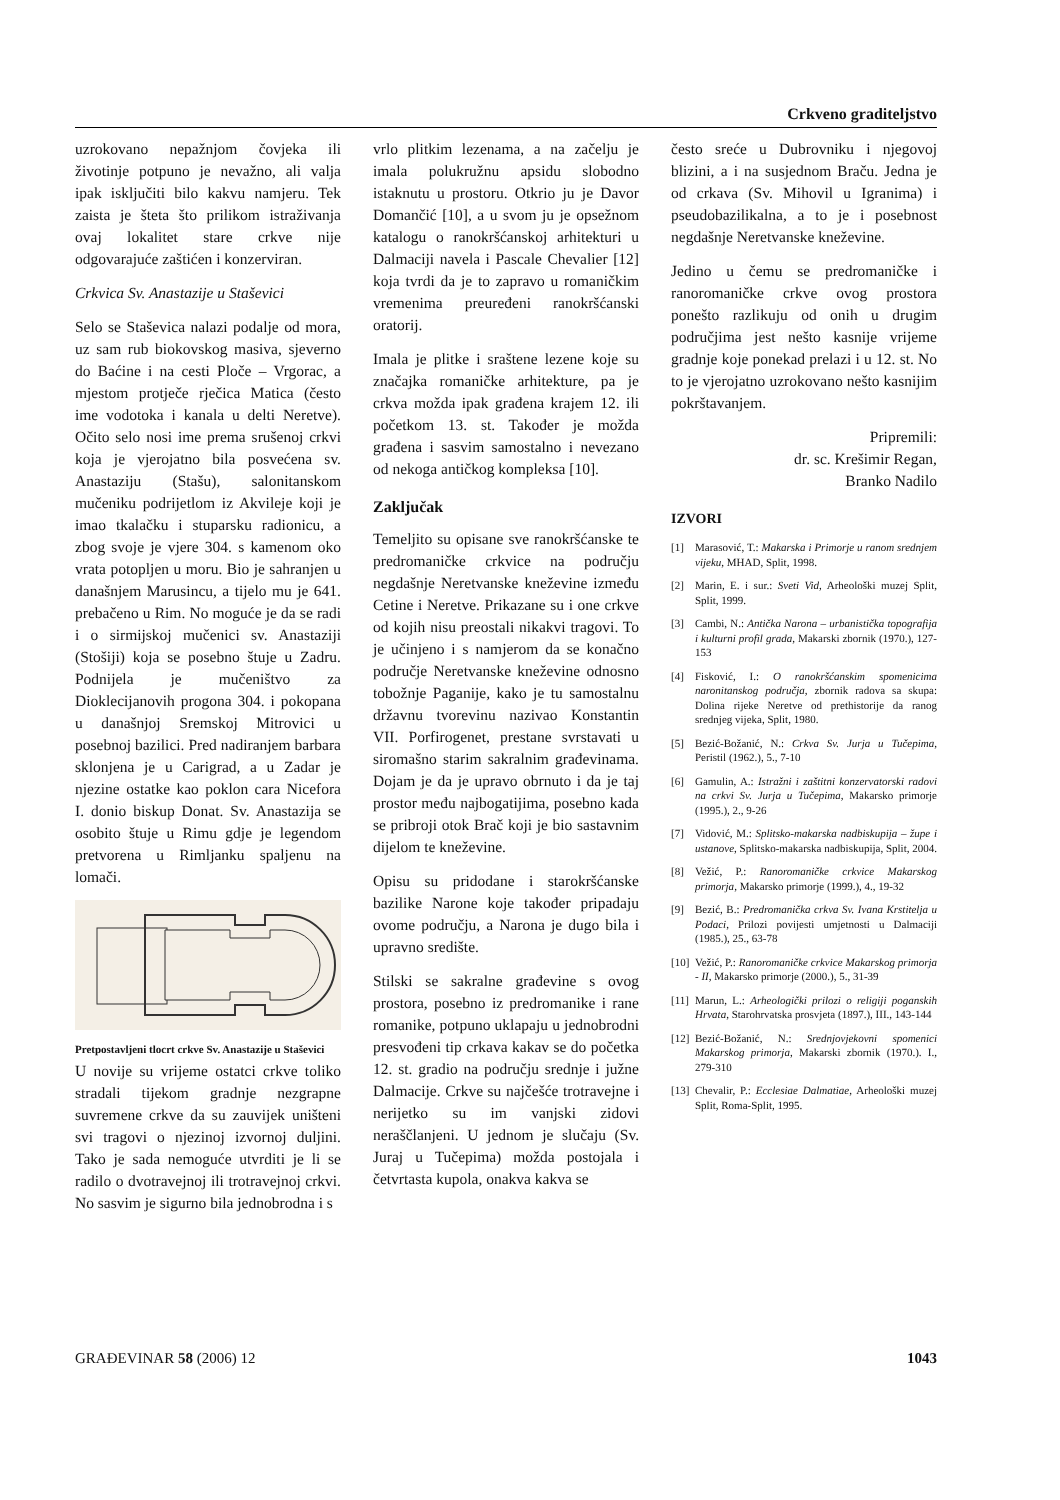Crkveno graditeljstvo
uzrokovano nepažnjom čovjeka ili životinje potpuno je nevažno, ali valja ipak isključiti bilo kakvu namjeru. Tek zaista je šteta što prilikom istraživanja ovaj lokalitet stare crkve nije odgovarajuće zaštićen i konzerviran.
Crkvica Sv. Anastazije u Staševici
Selo se Staševica nalazi podalje od mora, uz sam rub biokovskog masiva, sjeverno do Baćine i na cesti Ploče – Vrgorac, a mjestom protječe rječica Matica (često ime vodotoka i kanala u delti Neretve). Očito selo nosi ime prema srušenoj crkvi koja je vjerojatno bila posvećena sv. Anastaziju (Stašu), salonitanskom mučeniku podrijetlom iz Akvileje koji je imao tkalačku i stuparsku radionicu, a zbog svoje je vjere 304. s kamenom oko vrata potopljen u moru. Bio je sahranjen u današnjem Marusincu, a tijelo mu je 641. prebačeno u Rim. No moguće je da se radi i o sirmijskoj mučenici sv. Anastaziji (Stošiji) koja se posebno štuje u Zadru. Podnijela je mučeništvo za Dioklecijanovih progona 304. i pokopana u današnjoj Sremskoj Mitrovici u posebnoj bazilici. Pred nadiranjem barbara sklonjena je u Carigrad, a u Zadar je njezine ostatke kao poklon cara Nicefora I. donio biskup Donat. Sv. Anastazija se osobito štuje u Rimu gdje je legendom pretvorena u Rimljanku spaljenu na lomači.
Pretpostavljeni tlocrt crkve Sv. Anastazije u Staševici
U novije su vrijeme ostatci crkve toliko stradali tijekom gradnje nezgrapne suvremene crkve da su zauvijek uništeni svi tragovi o njezinoj izvornoj duljini. Tako je sada nemoguće utvrditi je li se radilo o dvotravejnoj ili trotravejnoj crkvi. No sasvim je sigurno bila jednobrodna i s
vrlo plitkim lezenama, a na začelju je imala polukružnu apsidu slobodno istaknutu u prostoru. Otkrio ju je Davor Domančić [10], a u svom ju je opsežnom katalogu o ranokršćanskoj arhitekturi u Dalmaciji navela i Pascale Chevalier [12] koja tvrdi da je to zapravo u romaničkim vremenima preuređeni ranokršćanski oratorij.
Imala je plitke i sraštene lezene koje su značajka romaničke arhitekture, pa je crkva možda ipak građena krajem 12. ili početkom 13. st. Također je možda građena i sasvim samostalno i nevezano od nekoga antičkog kompleksa [10].
Zaključak
Temeljito su opisane sve ranokršćanske te predromaničke crkvice na području negdašnje Neretvanske kneževine između Cetine i Neretve. Prikazane su i one crkve od kojih nisu preostali nikakvi tragovi. To je učinjeno i s namjerom da se konačno područje Neretvanske kneževine odnosno tobožnje Paganije, kako je tu samostalnu državnu tvorevinu nazivao Konstantin VII. Porfirogenet, prestane svrstavati u siromašno starim sakralnim građevinama. Dojam je da je upravo obrnuto i da je taj prostor među najbogatijima, posebno kada se pribroji otok Brač koji je bio sastavnim dijelom te kneževine.
Opisu su pridodane i starokršćanske bazilike Narone koje također pripadaju ovome području, a Narona je dugo bila i upravno središte.
Stilski se sakralne građevine s ovog prostora, posebno iz predromanike i rane romanike, potpuno uklapaju u jednobrodni presvođeni tip crkava kakav se do početka 12. st. gradio na području srednje i južne Dalmacije. Crkve su najčešće trotravejne i nerijetko su im vanjski zidovi neraščlanjeni. U jednom je slučaju (Sv. Juraj u Tučepima) možda postojala i četvrtasta kupola, onakva kakva se
često sreće u Dubrovniku i njegovoj blizini, a i na susjednom Braču. Jedna je od crkava (Sv. Mihovil u Igranima) i pseudobazilikalna, a to je i posebnost negdašnje Neretvanske kneževine.
Jedino u čemu se predromaničke i ranoromaničke crkve ovog prostora ponešto razlikuju od onih u drugim područjima jest nešto kasnije vrijeme gradnje koje ponekad prelazi i u 12. st. No to je vjerojatno uzrokovano nešto kasnijim pokrštavanjem.
Pripremili:
dr. sc. Krešimir Regan,
Branko Nadilo
IZVORI
[1] Marasović, T.: Makarska i Primorje u ranom srednjem vijeku, MHAD, Split, 1998.
[2] Marin, E. i sur.: Sveti Vid, Arheološki muzej Split, Split, 1999.
[3] Cambi, N.: Antička Narona – urbanistička topografija i kulturni profil grada, Makarski zbornik (1970.), 127-153
[4] Fisković, I.: O ranokršćanskim spomenicima naronitanskog područja, zbornik radova sa skupa: Dolina rijeke Neretve od prethistorije da ranog srednjeg vijeka, Split, 1980.
[5] Bezić-Božanić, N.: Crkva Sv. Jurja u Tučepima, Peristil (1962.), 5., 7-10
[6] Gamulin, A.: Istražni i zaštitni konzervatorski radovi na crkvi Sv. Jurja u Tučepima, Makarsko primorje (1995.), 2., 9-26
[7] Vidović, M.: Splitsko-makarska nadbiskupija – župe i ustanove, Splitsko-makarska nadbiskupija, Split, 2004.
[8] Vežić, P.: Ranoromaničke crkvice Makarskog primorja, Makarsko primorje (1999.), 4., 19-32
[9] Bezić, B.: Predromanička crkva Sv. Ivana Krstitelja u Podaci, Prilozi povijesti umjetnosti u Dalmaciji (1985.), 25., 63-78
[10] Vežić, P.: Ranoromaničke crkvice Makarskog primorja - II, Makarsko primorje (2000.), 5., 31-39
[11] Marun, L.: Arheologički prilozi o religiji poganskih Hrvata, Starohrvatska prosvjeta (1897.), III., 143-144
[12] Bezić-Božanić, N.: Srednjovjekovni spomenici Makarskog primorja, Makarski zbornik (1970.). I., 279-310
[13] Chevalir, P.: Ecclesiae Dalmatiae, Arheološki muzej Split, Roma-Split, 1995.
GRAĐEVINAR 58 (2006) 12 1043